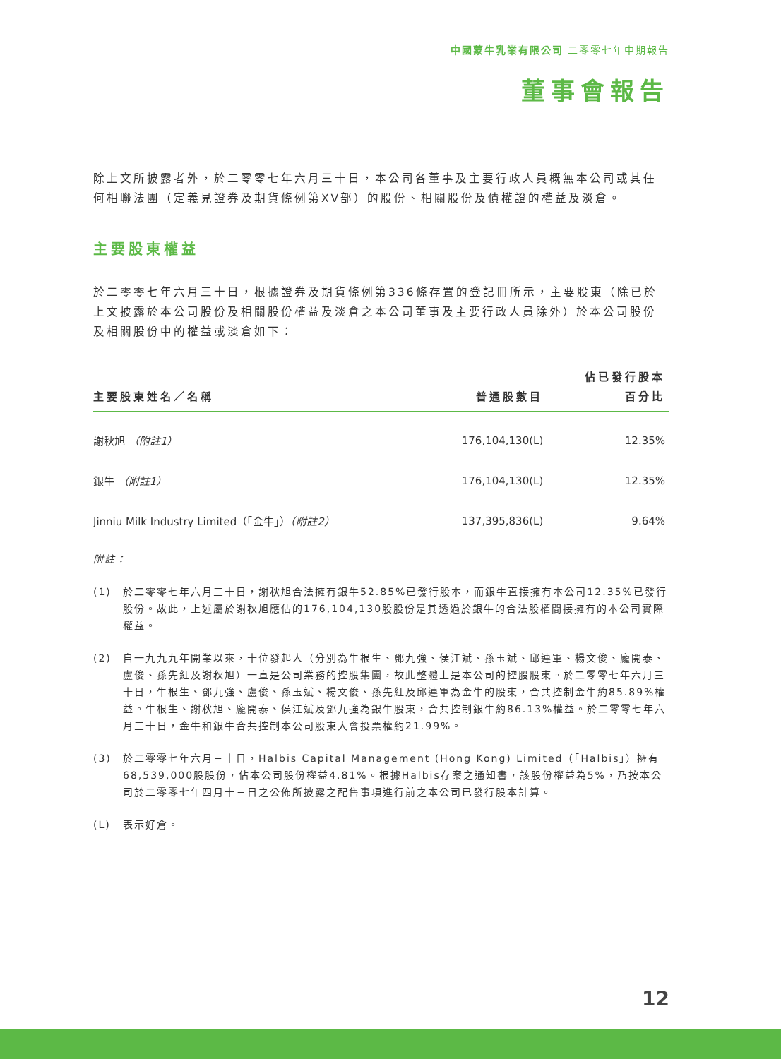中國蒙牛乳業有限公司 二零零七年中期報告
董事會報告
除上文所披露者外，於二零零七年六月三十日，本公司各董事及主要行政人員概無本公司或其任何相聯法團（定義見證券及期貨條例第XV部）的股份、相關股份及債權證的權益及淡倉。
主要股東權益
於二零零七年六月三十日，根據證券及期貨條例第336條存置的登記冊所示，主要股東（除已於上文披露於本公司股份及相關股份權益及淡倉之本公司董事及主要行政人員除外）於本公司股份及相關股份中的權益或淡倉如下：
| 主要股東姓名／名稱 | 普通股數目 | 佔已發行股本 百分比 |
| --- | --- | --- |
| 謝秋旭 （附註1） | 176,104,130(L) | 12.35% |
| 銀牛 （附註1） | 176,104,130(L) | 12.35% |
| Jinniu Milk Industry Limited（「金牛」） （附註2） | 137,395,836(L) | 9.64% |
附註：
(1) 於二零零七年六月三十日，謝秋旭合法擁有銀牛52.85%已發行股本，而銀牛直接擁有本公司12.35%已發行股份。故此，上述屬於謝秋旭應佔的176,104,130股股份是其透過於銀牛的合法股權間接擁有的本公司實際權益。
(2) 自一九九九年開業以來，十位發起人（分別為牛根生、鄧九強、侯江斌、孫玉斌、邱連軍、楊文俊、龐開泰、盧俊、孫先紅及謝秋旭）一直是公司業務的控股集團，故此整體上是本公司的控股股東。於二零零七年六月三十日，牛根生、鄧九強、盧俊、孫玉斌、楊文俊、孫先紅及邱連軍為金牛的股東，合共控制金牛約85.89%權益。牛根生、謝秋旭、龐開泰、侯江斌及鄧九強為銀牛股東，合共控制銀牛約86.13%權益。於二零零七年六月三十日，金牛和銀牛合共控制本公司股東大會投票權約21.99%。
(3) 於二零零七年六月三十日，Halbis Capital Management (Hong Kong) Limited（「Halbis」）擁有68,539,000股股份，佔本公司股份權益4.81%。根據Halbis存案之通知書，該股份權益為5%，乃按本公司於二零零七年四月十三日之公佈所披露之配售事項進行前之本公司已發行股本計算。
(L) 表示好倉。
12